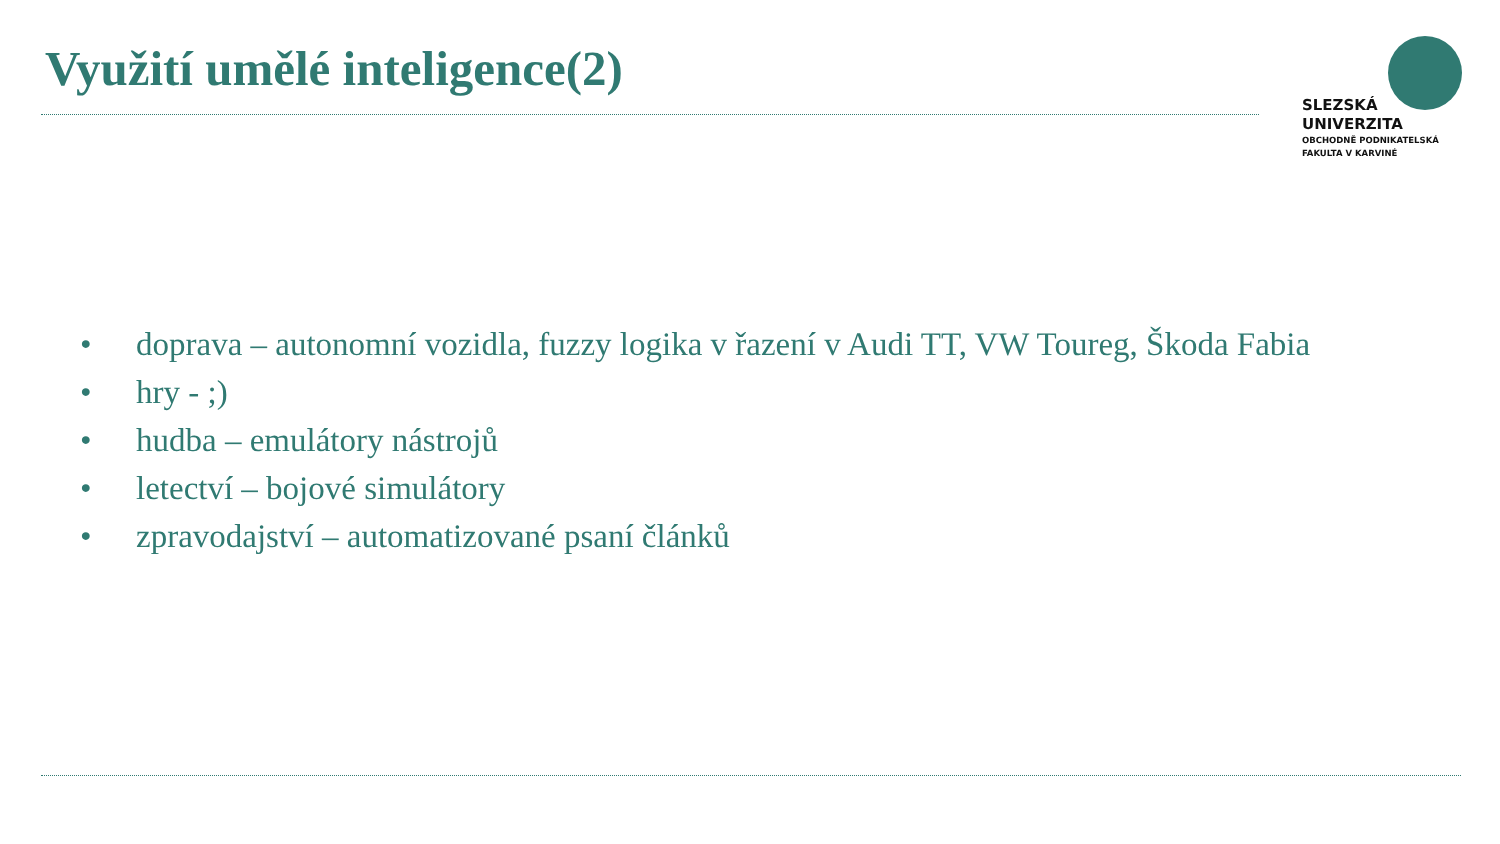Využití umělé inteligence(2)
SLEZSKÁ
UNIVERZITA
OBCHODNĚ PODNIKATELSKÁ
FAKULTA V KARVINÉ
• doprava – autonomní vozidla, fuzzy logika v řazení v Audi TT, VW Toureg, Škoda Fabia
• hry - ;)
• hudba – emulátory nástrojů
• letectví – bojové simulátory
• zpravodajství – automatizované psaní článků